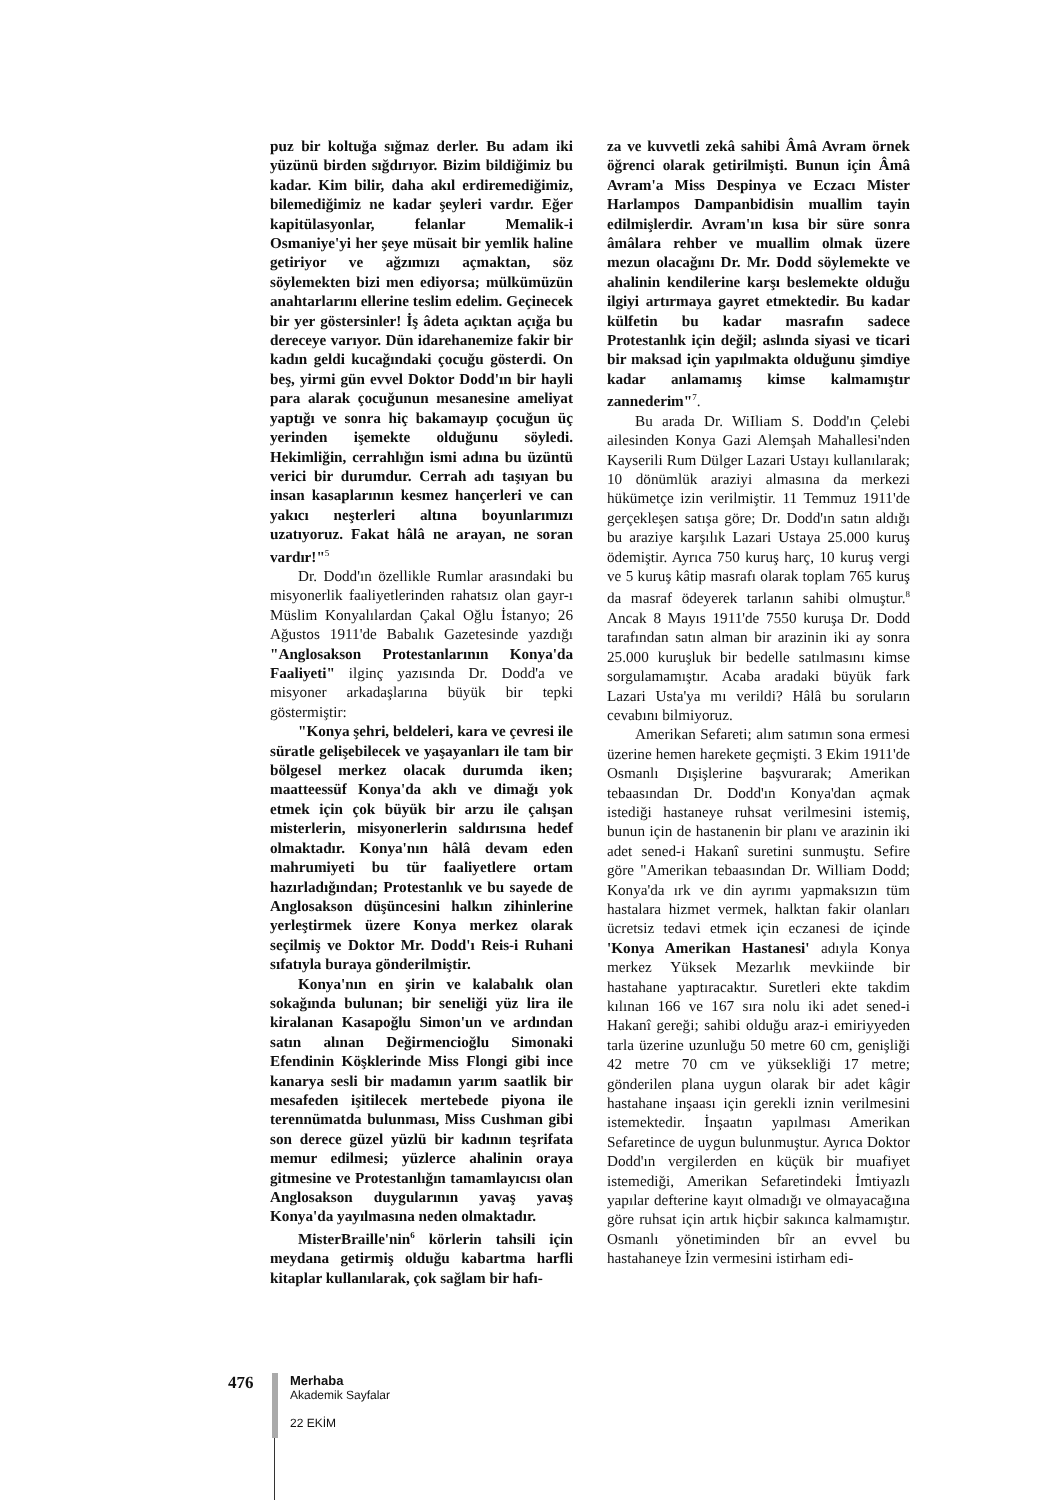puz bir koltuğa sığmaz derler. Bu adam iki yüzünü birden sığdırıyor. Bizim bildiğimiz bu kadar. Kim bilir, daha akıl erdiremediğimiz, bilemediğimiz ne kadar şeyleri vardır. Eğer kapitülasyonlar, felanlar Memalik-i Osmaniye'yi her şeye müsait bir yemlik haline getiriyor ve ağzımızı açmaktan, söz söylemekten bizi men ediyorsa; mülkümüzün anahtarlarını ellerine teslim edelim. Geçinecek bir yer göstersinler! İş âdeta açıktan açığa bu dereceye varıyor. Dün idarehanemize fakir bir kadın geldi kucağındaki çocuğu gösterdi. On beş, yirmi gün evvel Doktor Dodd'ın bir hayli para alarak çocuğunun mesanesine ameliyat yaptığı ve sonra hiç bakamayıp çocuğun üç yerinden işemekte olduğunu söyledi. Hekimliğin, cerrahlığın ismi adına bu üzüntü verici bir durumdur. Cerrah adı taşıyan bu insan kasaplarının kesmez hançerleri ve can yakıcı neşterleri altına boyunlarımızı uzatıyoruz. Fakat hâlâ ne arayan, ne soran vardır!"<sup>5</sup>
Dr. Dodd'ın özellikle Rumlar arasındaki bu misyonerlik faaliyetlerinden rahatsız olan gayr-ı Müslim Konyalılardan Çakal Oğlu İstanyo; 26 Ağustos 1911'de Babalık Gazetesinde yazdığı "Anglosakson Protestanlarının Konya'da Faaliyeti" ilginç yazısında Dr. Dodd'a ve misyoner arkadaşlarına büyük bir tepki göstermiştir:
"Konya şehri, beldeleri, kara ve çevresi ile süratle gelişebilecek ve yaşayanları ile tam bir bölgesel merkez olacak durumda iken; maatteessüf Konya'da aklı ve dimağı yok etmek için çok büyük bir arzu ile çalışan misterlerin, misyonerlerin saldırısına hedef olmaktadır. Konya'nın hâlâ devam eden mahrumiyeti bu tür faaliyetlere ortam hazırladığından; Protestanlık ve bu sayede de Anglosakson düşüncesini halkın zihinlerine yerleştirmek üzere Konya merkez olarak seçilmiş ve Doktor Mr. Dodd'ı Reis-i Ruhani sıfatıyla buraya gönderilmiştir.
Konya'nın en şirin ve kalabalık olan sokağında bulunan; bir seneliği yüz lira ile kiralanan Kasapoğlu Simon'un ve ardından satın alınan Değirmencioğlu Simonaki Efendinin Köşklerinde Miss Flongi gibi ince kanarya sesli bir madamın yarım saatlik bir mesafeden işitilecek mertebede piyona ile terennümatda bulunması, Miss Cushman gibi son derece güzel yüzlü bir kadının teşrifata memur edilmesi; yüzlerce ahalinin oraya gitmesine ve Protestanlığın tamamlayıcısı olan Anglosakson duygularının yavaş yavaş Konya'da yayılmasına neden olmaktadır.
MisterBraille'nin<sup>6</sup> körlerin tahsili için meydana getirmiş olduğu kabartma harfli kitaplar kullanılarak, çok sağlam bir hafı-
za ve kuvvetli zekâ sahibi Âmâ Avram örnek öğrenci olarak getirilmişti. Bunun için Âmâ Avram'a Miss Despinya ve Eczacı Mister Harlampos Dampanbidisin muallim tayin edilmişlerdir. Avram'ın kısa bir süre sonra âmâlara rehber ve muallim olmak üzere mezun olacağını Dr. Mr. Dodd söylemekte ve ahalinin kendilerine karşı beslemekte olduğu ilgiyi artırmaya gayret etmektedir. Bu kadar külfetin bu kadar masrafın sadece Protestanlık için değil; aslında siyasi ve ticari bir maksad için yapılmakta olduğunu şimdiye kadar anlamamış kimse kalmamıştır zannederim"<sup>7</sup>.
Bu arada Dr. WiIliam S. Dodd'ın Çelebi ailesinden Konya Gazi Alemşah Mahallesi'nden Kayserili Rum Dülger Lazari Ustayı kullanılarak; 10 dönümlük araziyi almasına da merkezi hükümetçe izin verilmiştir. 11 Temmuz 1911'de gerçekleşen satışa göre; Dr. Dodd'ın satın aldığı bu araziye karşılık Lazari Ustaya 25.000 kuruş ödemiştir. Ayrıca 750 kuruş harç, 10 kuruş vergi ve 5 kuruş kâtip masrafı olarak toplam 765 kuruş da masraf ödeyerek tarlanın sahibi olmuştur.<sup>8</sup> Ancak 8 Mayıs 1911'de 7550 kuruşa Dr. Dodd tarafından satın alman bir arazinin iki ay sonra 25.000 kuruşluk bir bedelle satılmasını kimse sorgulamamıştır. Acaba aradaki büyük fark Lazari Usta'ya mı verildi? Hâlâ bu soruların cevabını bilmiyoruz.
Amerikan Sefareti; alım satımın sona ermesi üzerine hemen harekete geçmişti. 3 Ekim 1911'de Osmanlı Dışişlerine başvurarak; Amerikan tebaasından Dr. Dodd'ın Konya'dan açmak istediği hastaneye ruhsat verilmesini istemiş, bunun için de hastanenin bir planı ve arazinin iki adet sened-i Hakanî suretini sunmuştu. Sefire göre "Amerikan tebaasından Dr. William Dodd; Konya'da ırk ve din ayrımı yapmaksızın tüm hastalara hizmet vermek, halktan fakir olanları ücretsiz tedavi etmek için eczanesi de içinde 'Konya Amerikan Hastanesi' adıyla Konya merkez Yüksek Mezarlık mevkiinde bir hastahane yaptıracaktır. Suretleri ekte takdim kılınan 166 ve 167 sıra nolu iki adet sened-i Hakanî gereği; sahibi olduğu araz-i emiriyyeden tarla üzerine uzunluğu 50 metre 60 cm, genişliği 42 metre 70 cm ve yüksekliği 17 metre; gönderilen plana uygun olarak bir adet kâgir hastahane inşaası için gerekli iznin verilmesini istemektedir. İnşaatın yapılması Amerikan Sefaretince de uygun bulunmuştur. Ayrıca Doktor Dodd'ın vergilerden en küçük bir muafiyet istemediği, Amerikan Sefaretindeki İmtiyazlı yapılar defterine kayıt olmadığı ve olmayacağına göre ruhsat için artık hiçbir sakınca kalmamıştır. Osmanlı yönetiminden bîr an evvel bu hastahaneye İzin vermesini istirham edi-
476
Merhaba
Akademik Sayfalar
22 EKİM